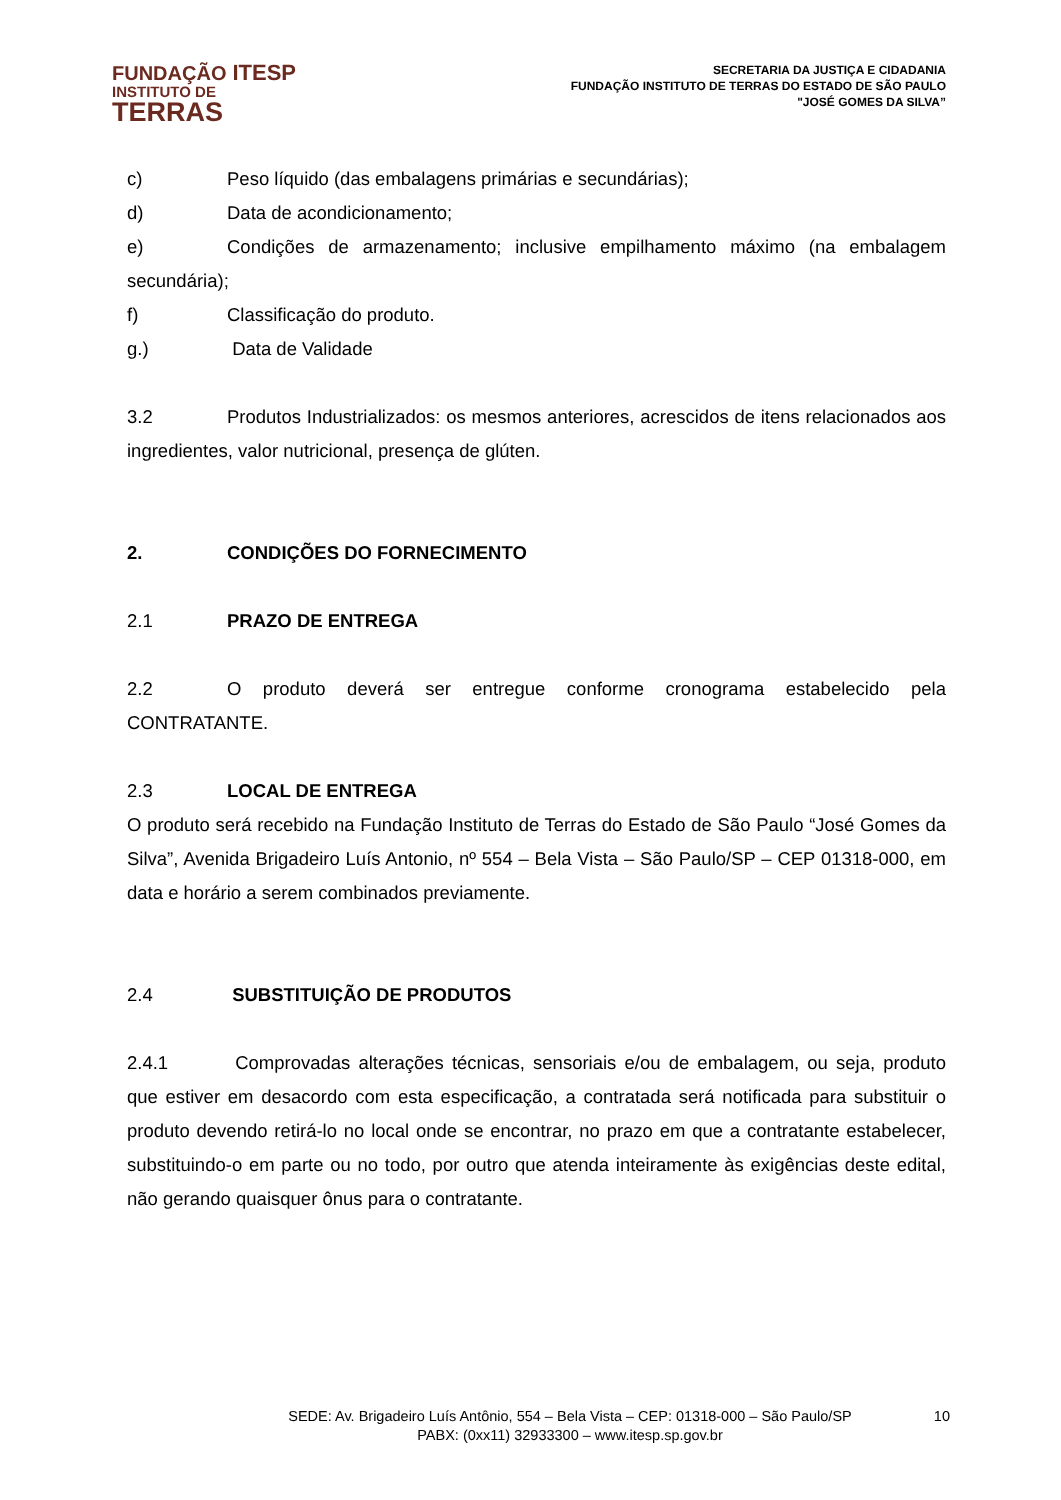FUNDAÇÃO ITESP
INSTITUTO DE
TERRAS
SECRETARIA DA JUSTIÇA E CIDADANIA
FUNDAÇÃO INSTITUTO DE TERRAS DO ESTADO DE SÃO PAULO
"JOSÉ GOMES DA SILVA”
c) Peso líquido (das embalagens primárias e secundárias);
d) Data de acondicionamento;
e) Condições de armazenamento; inclusive empilhamento máximo (na embalagem secundária);
f) Classificação do produto.
g.) Data de Validade
3.2 Produtos Industrializados: os mesmos anteriores, acrescidos de itens relacionados aos ingredientes, valor nutricional, presença de glúten.
2. CONDIÇÕES DO FORNECIMENTO
2.1 PRAZO DE ENTREGA
2.2 O produto deverá ser entregue conforme cronograma estabelecido pela CONTRATANTE.
2.3 LOCAL DE ENTREGA
O produto será recebido na Fundação Instituto de Terras do Estado de São Paulo “José Gomes da Silva”, Avenida Brigadeiro Luís Antonio, nº 554 – Bela Vista – São Paulo/SP – CEP 01318-000, em data e horário a serem combinados previamente.
2.4 SUBSTITUIÇÃO DE PRODUTOS
2.4.1 Comprovadas alterações técnicas, sensoriais e/ou de embalagem, ou seja, produto que estiver em desacordo com esta especificação, a contratada será notificada para substituir o produto devendo retirá-lo no local onde se encontrar, no prazo em que a contratante estabelecer, substituindo-o em parte ou no todo, por outro que atenda inteiramente às exigências deste edital, não gerando quaisquer ônus para o contratante.
SEDE: Av. Brigadeiro Luís Antônio, 554 – Bela Vista – CEP: 01318-000 – São Paulo/SP
PABX: (0xx11) 32933300 – www.itesp.sp.gov.br
10